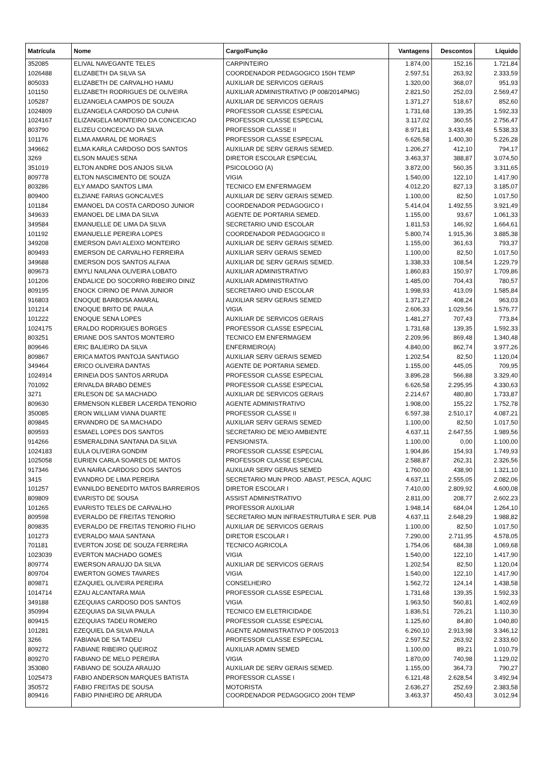| Matrícula | Nome | Cargo/Função | Vantagens | Descontos | Líquido |
| --- | --- | --- | --- | --- | --- |
| 352085 | ELIVAL NAVEGANTE TELES | CARPINTEIRO | 1.874,00 | 152,16 | 1.721,84 |
| 1026488 | ELIZABETH DA SILVA SA | COORDENADOR PEDAGOGICO 150H TEMP | 2.597,51 | 263,92 | 2.333,59 |
| 805033 | ELIZABETH DE CARVALHO HAMU | AUXILIAR DE SERVICOS GERAIS | 1.320,00 | 368,07 | 951,93 |
| 101150 | ELIZABETH RODRIGUES DE OLIVEIRA | AUXILIAR ADMINISTRATIVO (P 008/2014PMG) | 2.821,50 | 252,03 | 2.569,47 |
| 105287 | ELIZANGELA CAMPOS DE SOUZA | AUXILIAR DE SERVICOS GERAIS | 1.371,27 | 518,67 | 852,60 |
| 1024809 | ELIZANGELA CARDOSO DA CUNHA | PROFESSOR CLASSE ESPECIAL | 1.731,68 | 139,35 | 1.592,33 |
| 1024167 | ELIZANGELA MONTEIRO DA CONCEICAO | PROFESSOR CLASSE ESPECIAL | 3.117,02 | 360,55 | 2.756,47 |
| 803790 | ELIZEU CONCEICAO DA SILVA | PROFESSOR CLASSE II | 8.971,81 | 3.433,48 | 5.538,33 |
| 101176 | ELMA AMARAL DE MORAES | PROFESSOR CLASSE ESPECIAL | 6.626,58 | 1.400,30 | 5.226,28 |
| 349662 | ELMA KARLA CARDOSO DOS SANTOS | AUXILIAR DE SERV GERAIS SEMED. | 1.206,27 | 412,10 | 794,17 |
| 3269 | ELSON MAUES SENA | DIRETOR ESCOLAR ESPECIAL | 3.463,37 | 388,87 | 3.074,50 |
| 351019 | ELTON ANDRE DOS ANJOS SILVA | PSICOLOGO (A) | 3.872,00 | 560,35 | 3.311,65 |
| 809778 | ELTON NASCIMENTO DE SOUZA | VIGIA | 1.540,00 | 122,10 | 1.417,90 |
| 803286 | ELY AMADO SANTOS LIMA | TECNICO EM ENFERMAGEM | 4.012,20 | 827,13 | 3.185,07 |
| 809400 | ELZIANE FARIAS GONCALVES | AUXILIAR DE SERV GERAIS SEMED. | 1.100,00 | 82,50 | 1.017,50 |
| 101184 | EMANOEL DA COSTA CARDOSO JUNIOR | COORDENADOR PEDAGOGICO I | 5.414,04 | 1.492,55 | 3.921,49 |
| 349633 | EMANOEL DE LIMA DA SILVA | AGENTE DE PORTARIA SEMED. | 1.155,00 | 93,67 | 1.061,33 |
| 349584 | EMANUELLE DE LIMA DA SILVA | SECRETARIO UNID ESCOLAR | 1.811,53 | 146,92 | 1.664,61 |
| 101192 | EMANUELLE PEREIRA LOPES | COORDENADOR PEDAGOGICO II | 5.800,74 | 1.915,36 | 3.885,38 |
| 349208 | EMERSON DAVI ALEIXO MONTEIRO | AUXILIAR DE SERV GERAIS SEMED. | 1.155,00 | 361,63 | 793,37 |
| 809493 | EMERSON DE CARVALHO FERREIRA | AUXILIAR SERV GERAIS SEMED | 1.100,00 | 82,50 | 1.017,50 |
| 349688 | EMERSON DOS SANTOS ALFAIA | AUXILIAR DE SERV GERAIS SEMED. | 1.338,33 | 108,54 | 1.229,79 |
| 809673 | EMYLI NAILANA OLIVEIRA LOBATO | AUXILIAR ADMINISTRATIVO | 1.860,83 | 150,97 | 1.709,86 |
| 101206 | ENDALICE DO SOCORRO RIBEIRO DINIZ | AUXILIAR ADMINISTRATIVO | 1.485,00 | 704,43 | 780,57 |
| 809195 | ENOCK CIRINO DE PAIVA JUNIOR | SECRETARIO UNID ESCOLAR | 1.998,93 | 413,09 | 1.585,84 |
| 916803 | ENOQUE BARBOSA AMARAL | AUXILIAR SERV GERAIS SEMED | 1.371,27 | 408,24 | 963,03 |
| 101214 | ENOQUE BRITO DE PAULA | VIGIA | 2.606,33 | 1.029,56 | 1.576,77 |
| 101222 | ENOQUE SENA LOPES | AUXILIAR DE SERVICOS GERAIS | 1.481,27 | 707,43 | 773,84 |
| 1024175 | ERALDO RODRIGUES BORGES | PROFESSOR CLASSE ESPECIAL | 1.731,68 | 139,35 | 1.592,33 |
| 803251 | ERIANE DOS SANTOS MONTEIRO | TECNICO EM ENFERMAGEM | 2.209,96 | 869,48 | 1.340,48 |
| 809646 | ERIC BALIEIRO DA SILVA | ENFERMEIRO(A) | 4.840,00 | 862,74 | 3.977,26 |
| 809867 | ERICA MATOS PANTOJA SANTIAGO | AUXILIAR SERV GERAIS SEMED | 1.202,54 | 82,50 | 1.120,04 |
| 349464 | ERICO OLIVEIRA DANTAS | AGENTE DE PORTARIA SEMED. | 1.155,00 | 445,05 | 709,95 |
| 1024914 | ERINEIA DOS SANTOS ARRUDA | PROFESSOR CLASSE ESPECIAL | 3.896,28 | 566,88 | 3.329,40 |
| 701092 | ERIVALDA BRABO DEMES | PROFESSOR CLASSE ESPECIAL | 6.626,58 | 2.295,95 | 4.330,63 |
| 3271 | ERLESON DE SA MACHADO | AUXILIAR DE SERVICOS GERAIS | 2.214,67 | 480,80 | 1.733,87 |
| 809630 | ERMENSON KLEBER LACERDA TENORIO | AGENTE ADMINISTRATIVO | 1.908,00 | 155,22 | 1.752,78 |
| 350085 | ERON WILLIAM VIANA DUARTE | PROFESSOR CLASSE II | 6.597,38 | 2.510,17 | 4.087,21 |
| 809845 | ERVANDRO DE SA MACHADO | AUXILIAR SERV GERAIS SEMED | 1.100,00 | 82,50 | 1.017,50 |
| 809593 | ESMAEL LOPES DOS SANTOS | SECRETARIO DE MEIO AMBIENTE | 4.637,11 | 2.647,55 | 1.989,56 |
| 914266 | ESMERALDINA SANTANA DA SILVA | PENSIONISTA. | 1.100,00 | 0,00 | 1.100,00 |
| 1024183 | EULA OLIVEIRA GONDIM | PROFESSOR CLASSE ESPECIAL | 1.904,86 | 154,93 | 1.749,93 |
| 1025058 | EURIEN CARLA SOARES DE MATOS | PROFESSOR CLASSE ESPECIAL | 2.588,87 | 262,31 | 2.326,56 |
| 917346 | EVA NAIRA CARDOSO DOS SANTOS | AUXILIAR SERV GERAIS SEMED | 1.760,00 | 438,90 | 1.321,10 |
| 3415 | EVANDRO DE LIMA PEREIRA | SECRETARIO MUN PROD. ABAST, PESCA, AQUIC | 4.637,11 | 2.555,05 | 2.082,06 |
| 101257 | EVANILDO BENEDITO MATOS BARREIROS | DIRETOR ESCOLAR I | 7.410,00 | 2.809,92 | 4.600,08 |
| 809809 | EVARISTO DE SOUSA | ASSIST ADMINISTRATIVO | 2.811,00 | 208,77 | 2.602,23 |
| 101265 | EVARISTO TELES DE CARVALHO | PROFESSOR AUXILIAR | 1.948,14 | 684,04 | 1.264,10 |
| 809598 | EVERALDO DE FREITAS TENORIO | SECRETARIO MUN INFRAESTRUTURA E SER. PUB | 4.637,11 | 2.648,29 | 1.988,82 |
| 809835 | EVERALDO DE FREITAS TENORIO FILHO | AUXILIAR DE SERVICOS GERAIS | 1.100,00 | 82,50 | 1.017,50 |
| 101273 | EVERALDO MAIA SANTANA | DIRETOR ESCOLAR I | 7.290,00 | 2.711,95 | 4.578,05 |
| 701181 | EVERTON JOSE DE SOUZA FERREIRA | TECNICO AGRICOLA | 1.754,06 | 684,38 | 1.069,68 |
| 1023039 | EVERTON MACHADO GOMES | VIGIA | 1.540,00 | 122,10 | 1.417,90 |
| 809774 | EWERSON ARAUJO DA SILVA | AUXILIAR DE SERVICOS GERAIS | 1.202,54 | 82,50 | 1.120,04 |
| 809704 | EWERTON GOMES TAVARES | VIGIA | 1.540,00 | 122,10 | 1.417,90 |
| 809871 | EZAQUIEL OLIVEIRA PEREIRA | CONSELHEIRO | 1.562,72 | 124,14 | 1.438,58 |
| 1014714 | EZAU ALCANTARA MAIA | PROFESSOR CLASSE ESPECIAL | 1.731,68 | 139,35 | 1.592,33 |
| 349188 | EZEQUIAS CARDOSO DOS SANTOS | VIGIA | 1.963,50 | 560,81 | 1.402,69 |
| 350994 | EZEQUIAS DA SILVA PAULA | TECNICO EM ELETRICIDADE | 1.836,51 | 726,21 | 1.110,30 |
| 809415 | EZEQUIAS TADEU ROMERO | PROFESSOR CLASSE ESPECIAL | 1.125,60 | 84,80 | 1.040,80 |
| 101281 | EZEQUIEL DA SILVA PAULA | AGENTE ADMINISTRATIVO P 005/2013 | 6.260,10 | 2.913,98 | 3.346,12 |
| 3266 | FABIANA DE SA TADEU | PROFESSOR CLASSE ESPECIAL | 2.597,52 | 263,92 | 2.333,60 |
| 809272 | FABIANE RIBEIRO QUEIROZ | AUXILIAR ADMIN SEMED | 1.100,00 | 89,21 | 1.010,79 |
| 809270 | FABIANO DE MELO PEREIRA | VIGIA | 1.870,00 | 740,98 | 1.129,02 |
| 353080 | FABIANO DE SOUZA ARAUJO | AUXILIAR DE SERV GERAIS SEMED. | 1.155,00 | 364,73 | 790,27 |
| 1025473 | FABIO ANDERSON MARQUES BATISTA | PROFESSOR CLASSE I | 6.121,48 | 2.628,54 | 3.492,94 |
| 350572 | FABIO FREITAS DE SOUSA | MOTORISTA | 2.636,27 | 252,69 | 2.383,58 |
| 809416 | FABIO PINHEIRO DE ARRUDA | COORDENADOR PEDAGOGICO 200H TEMP | 3.463,37 | 450,43 | 3.012,94 |